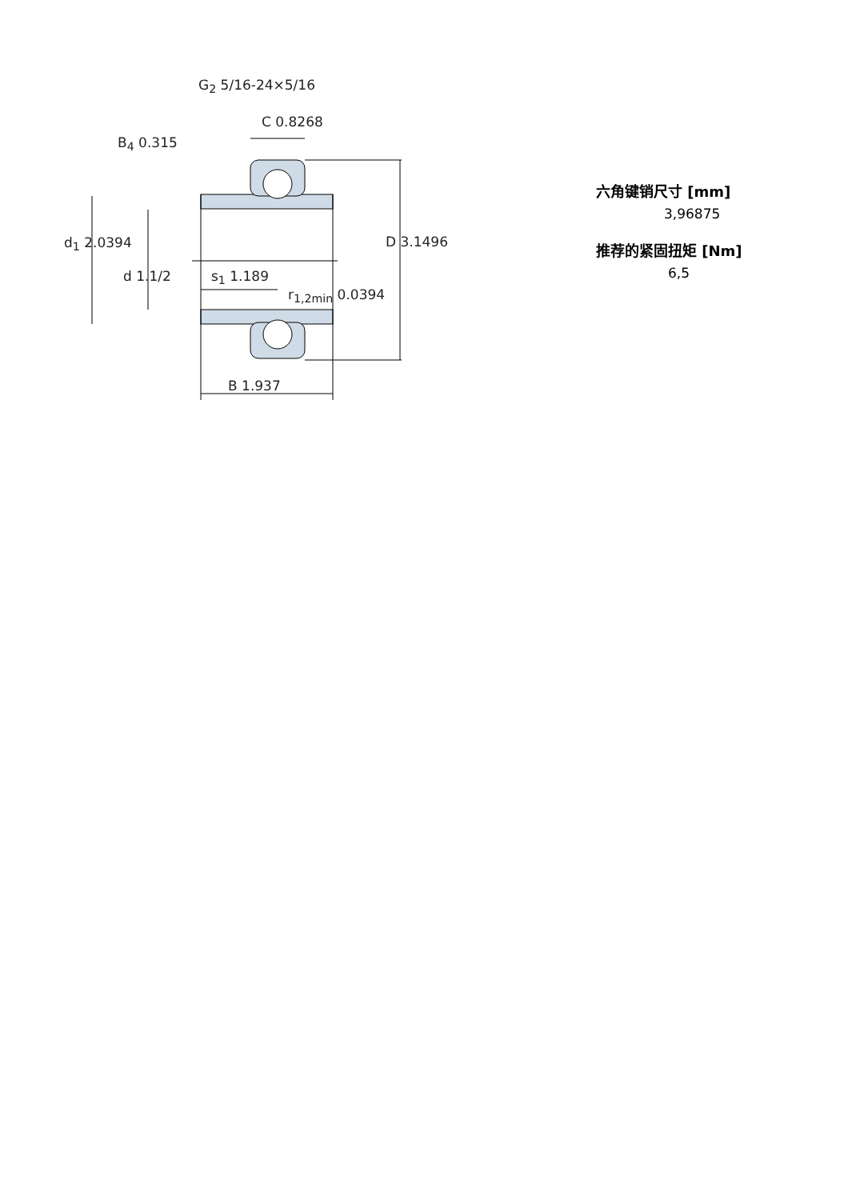G<sub>2</sub> 5/16-24×5/16
C 0.8268
B<sub>4</sub> 0.315
d<sub>1</sub> 2.0394 D 3.1496
d 1.1/2 s<sub>1</sub> 1.189
r<sub>1,2min</sub> 0.0394
B 1.937
六角键销尺寸 [mm]
3,96875
推荐的紧固扭矩 [Nm]
6,5